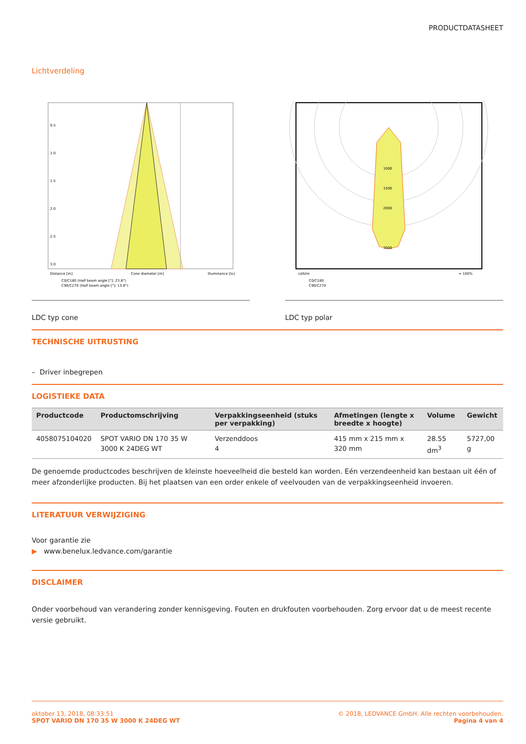PRODUCTDATASHEET
Lichtverdeling
0.5
1.0
1.5
2.0
2.5
3.0
Distance [m]
Cone diameter [m]
Illuminance [lx]
C0/C180 (Half beam angle [°]: 23.8°)
C90/C270 (Half beam angle [°]: 13.8°)
LDC typ cone
1000
1500
2000
3000
cd/klm
= 100%
C0/C180
C90/C270
LDC typ polar
TECHNISCHE UITRUSTING
– Driver inbegrepen
LOGISTIEKE DATA
| Productcode | Productomschrijving | Verpakkingseenheid (stuks per verpakking) | Afmetingen (lengte x breedte x hoogte) | Volume | Gewicht |
| --- | --- | --- | --- | --- | --- |
| 4058075104020 | SPOT VARIO DN 170 35 W 3000 K 24DEG WT | Verzenddoos 4 | 415 mm x 215 mm x 320 mm | 28.55 dm<sup>3</sup> | 5727,00 g |
De genoemde productcodes beschrijven de kleinste hoeveelheid die besteld kan worden. Eén verzendeenheid kan bestaan uit één of meer afzonderlijke producten. Bij het plaatsen van een order enkele of veelvouden van de verpakkingseenheid invoeren.
LITERATUUR VERWIJZIGING
Voor garantie zie
▶ www.benelux.ledvance.com/garantie
DISCLAIMER
Onder voorbehoud van verandering zonder kennisgeving. Fouten en drukfouten voorbehouden. Zorg ervoor dat u de meest recente versie gebruikt.
oktober 13, 2018, 08:33:51
SPOT VARIO DN 170 35 W 3000 K 24DEG WT
© 2018, LEDVANCE GmbH. Alle rechten voorbehouden.
Pagina 4 van 4